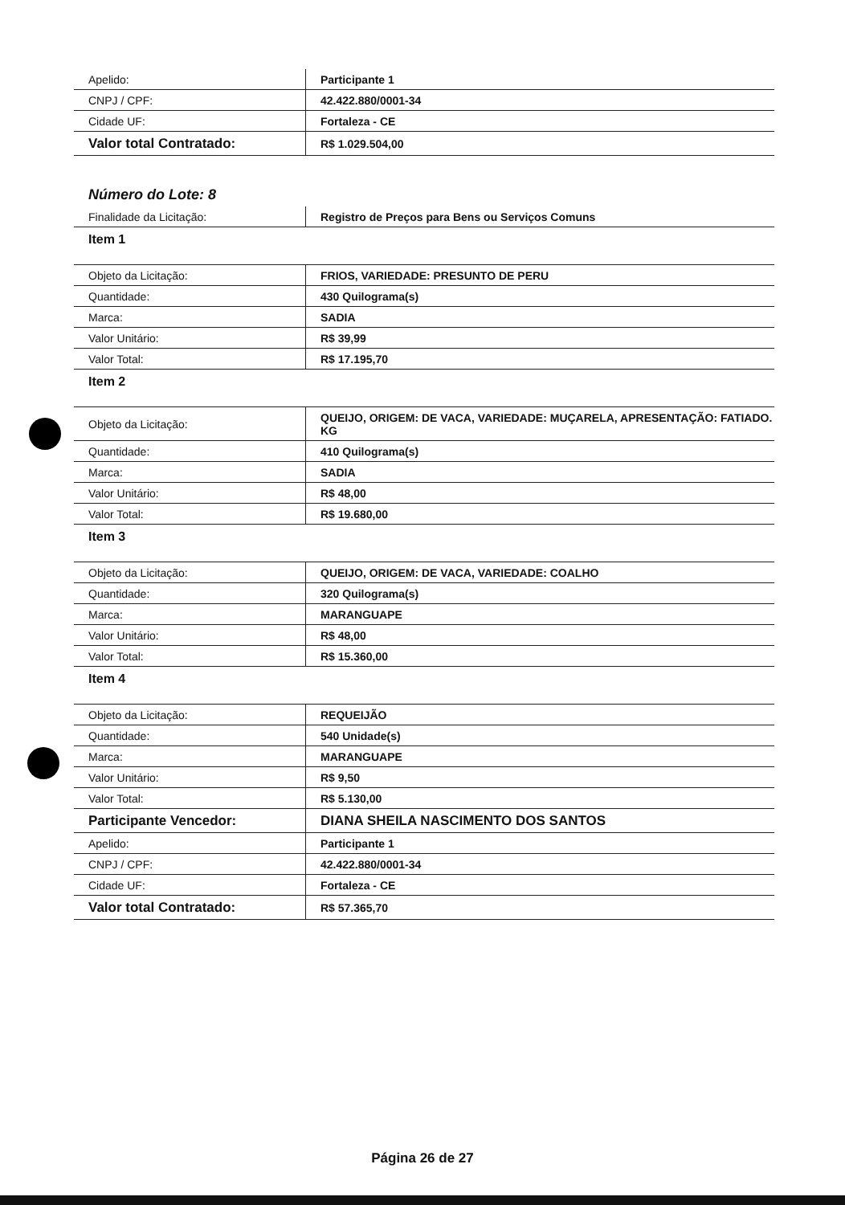| Apelido: | Participante 1 |
| CNPJ / CPF: | 42.422.880/0001-34 |
| Cidade UF: | Fortaleza - CE |
| Valor total Contratado: | R$ 1.029.504,00 |
Número do Lote: 8
| Finalidade da Licitação: | Registro de Preços para Bens ou Serviços Comuns |
Item 1
| Objeto da Licitação: | FRIOS, VARIEDADE: PRESUNTO DE PERU |
| Quantidade: | 430 Quilograma(s) |
| Marca: | SADIA |
| Valor Unitário: | R$ 39,99 |
| Valor Total: | R$ 17.195,70 |
Item 2
| Objeto da Licitação: | QUEIJO, ORIGEM: DE VACA, VARIEDADE: MUÇARELA, APRESENTAÇÃO: FATIADO. KG |
| Quantidade: | 410 Quilograma(s) |
| Marca: | SADIA |
| Valor Unitário: | R$ 48,00 |
| Valor Total: | R$ 19.680,00 |
Item 3
| Objeto da Licitação: | QUEIJO, ORIGEM: DE VACA, VARIEDADE: COALHO |
| Quantidade: | 320 Quilograma(s) |
| Marca: | MARANGUAPE |
| Valor Unitário: | R$ 48,00 |
| Valor Total: | R$ 15.360,00 |
Item 4
| Objeto da Licitação: | REQUEIJÃO |
| Quantidade: | 540 Unidade(s) |
| Marca: | MARANGUAPE |
| Valor Unitário: | R$ 9,50 |
| Valor Total: | R$ 5.130,00 |
| Participante Vencedor: | DIANA SHEILA NASCIMENTO DOS SANTOS |
| Apelido: | Participante 1 |
| CNPJ / CPF: | 42.422.880/0001-34 |
| Cidade UF: | Fortaleza - CE |
| Valor total Contratado: | R$ 57.365,70 |
Página 26 de 27